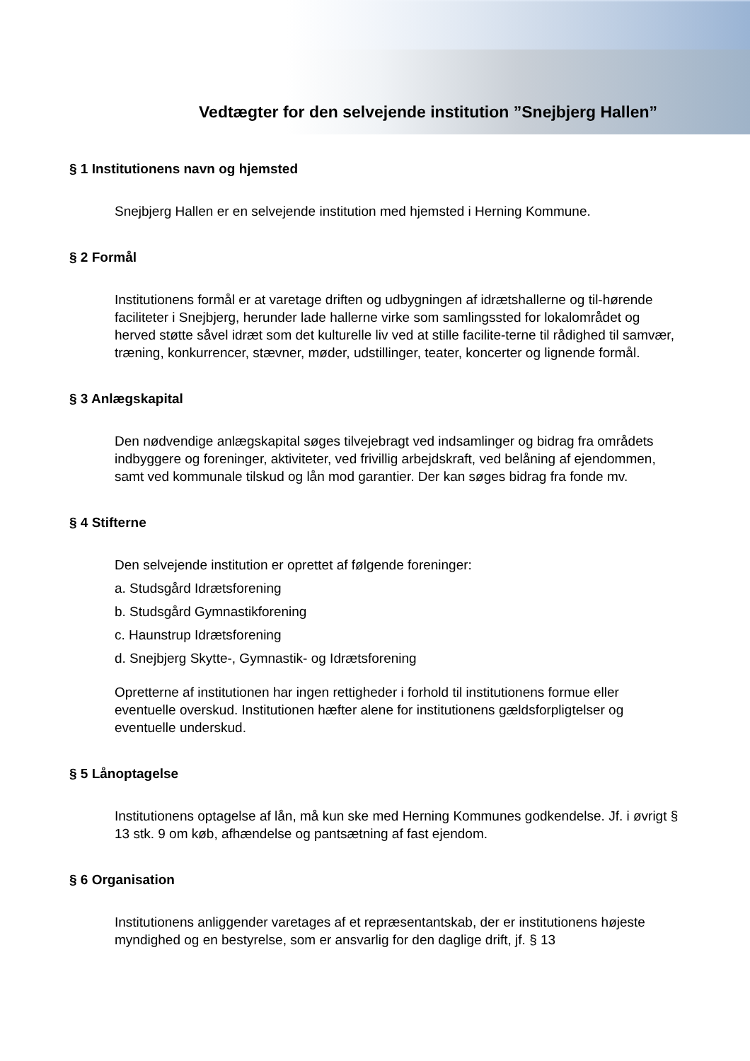Vedtægter for den selvejende institution ”Snejbjerg Hallen”
§ 1 Institutionens navn og hjemsted
Snejbjerg Hallen er en selvejende institution med hjemsted i Herning Kommune.
§ 2 Formål
Institutionens formål er at varetage driften og udbygningen af idrætshallerne og til-hørende faciliteter i Snejbjerg, herunder lade hallerne virke som samlingssted for lokalområdet og herved støtte såvel idræt som det kulturelle liv ved at stille facilite-terne til rådighed til samvær, træning, konkurrencer, stævner, møder, udstillinger, teater, koncerter og lignende formål.
§ 3 Anlægskapital
Den nødvendige anlægskapital søges tilvejebragt ved indsamlinger og bidrag fra områdets indbyggere og foreninger, aktiviteter, ved frivillig arbejdskraft, ved belåning af ejendommen, samt ved kommunale tilskud og lån mod garantier. Der kan søges bidrag fra fonde mv.
§ 4 Stifterne
Den selvejende institution er oprettet af følgende foreninger:
a. Studsgård Idrætsforening
b. Studsgård Gymnastikforening
c. Haunstrup Idrætsforening
d. Snejbjerg Skytte-, Gymnastik- og Idrætsforening
Opretterne af institutionen har ingen rettigheder i forhold til institutionens formue eller eventuelle overskud. Institutionen hæfter alene for institutionens gældsforpligtelser og eventuelle underskud.
§ 5 Lånoptagelse
Institutionens optagelse af lån, må kun ske med Herning Kommunes godkendelse. Jf. i øvrigt § 13 stk. 9 om køb, afhændelse og pantsætning af fast ejendom.
§ 6 Organisation
Institutionens anliggender varetages af et repræsentantskab, der er institutionens højeste myndighed og en bestyrelse, som er ansvarlig for den daglige drift, jf. § 13